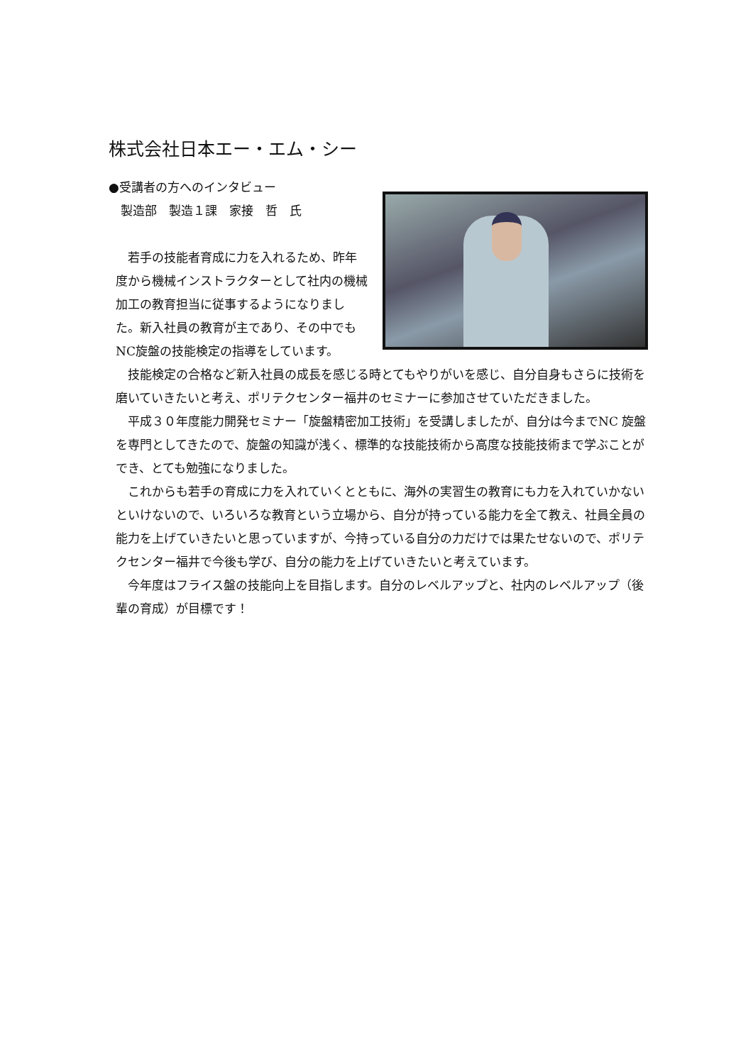株式会社日本エー・エム・シー
●受講者の方へのインタビュー
　製造部　製造１課　家接　哲　氏
　若手の技能者育成に力を入れるため、昨年度から機械インストラクターとして社内の機械加工の教育担当に従事するようになりました。新入社員の教育が主であり、その中でもNC旋盤の技能検定の指導をしています。
　技能検定の合格など新入社員の成長を感じる時とてもやりがいを感じ、自分自身もさらに技術を磨いていきたいと考え、ポリテクセンター福井のセミナーに参加させていただきました。
　平成３０年度能力開発セミナー「旋盤精密加工技術」を受講しましたが、自分は今までNC 旋盤を専門としてきたので、旋盤の知識が浅く、標準的な技能技術から高度な技能技術まで学ぶことができ、とても勉強になりました。
　これからも若手の育成に力を入れていくとともに、海外の実習生の教育にも力を入れていかないといけないので、いろいろな教育という立場から、自分が持っている能力を全て教え、社員全員の能力を上げていきたいと思っていますが、今持っている自分の力だけでは果たせないので、ポリテクセンター福井で今後も学び、自分の能力を上げていきたいと考えています。
　今年度はフライス盤の技能向上を目指します。自分のレベルアップと、社内のレベルアップ（後輩の育成）が目標です！